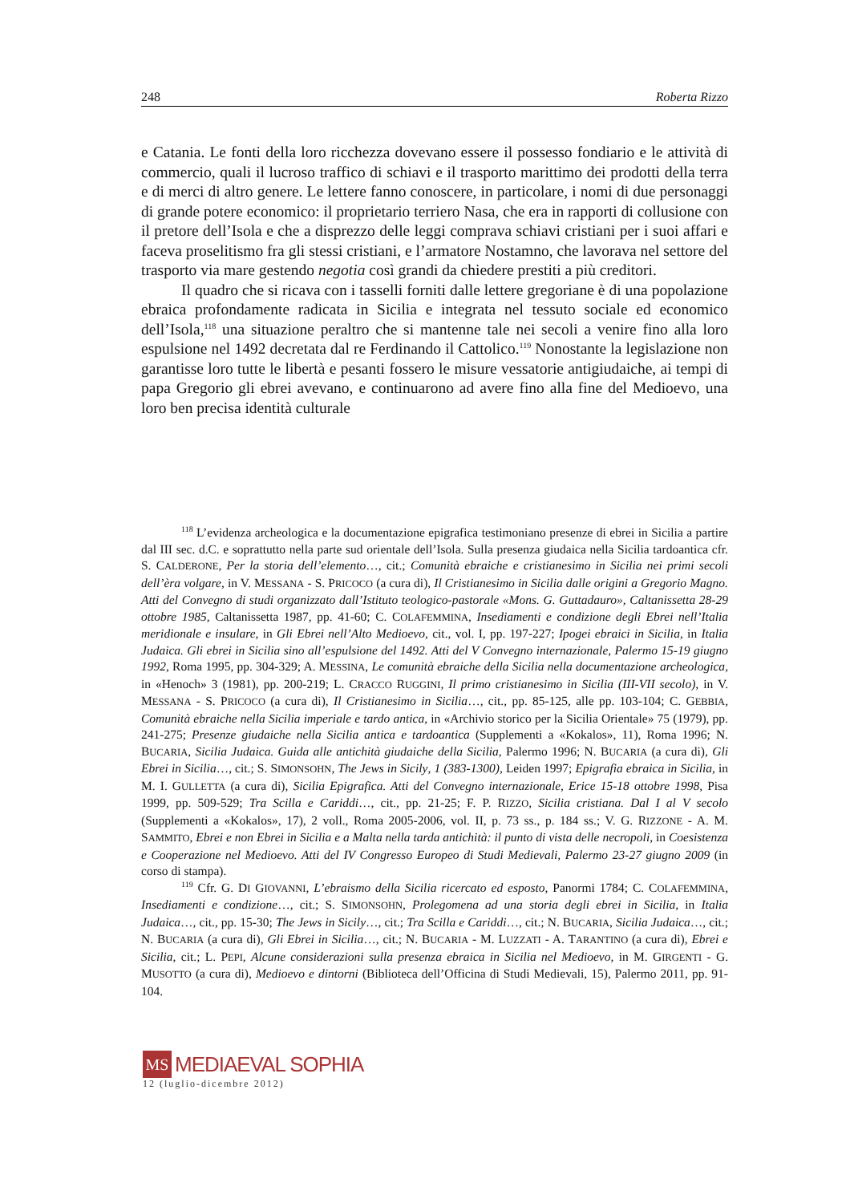248 Roberta Rizzo
e Catania. Le fonti della loro ricchezza dovevano essere il possesso fondiario e le attività di commercio, quali il lucroso traffico di schiavi e il trasporto marittimo dei prodotti della terra e di merci di altro genere. Le lettere fanno conoscere, in particolare, i nomi di due personaggi di grande potere economico: il proprietario terriero Nasa, che era in rapporti di collusione con il pretore dell’Isola e che a disprezzo delle leggi comprava schiavi cristiani per i suoi affari e faceva proselitismo fra gli stessi cristiani, e l’armatore Nostamno, che lavorava nel settore del trasporto via mare gestendo negotia così grandi da chiedere prestiti a più creditori.
Il quadro che si ricava con i tasselli forniti dalle lettere gregoriane è di una popolazione ebraica profondamente radicata in Sicilia e integrata nel tessuto sociale ed economico dell’Isola,<sup>118</sup> una situazione peraltro che si mantenne tale nei secoli a venire fino alla loro espulsione nel 1492 decretata dal re Ferdinando il Cattolico.<sup>119</sup> Nonostante la legislazione non garantisse loro tutte le libertà e pesanti fossero le misure vessatorie antigiudaiche, ai tempi di papa Gregorio gli ebrei avevano, e continuarono ad avere fino alla fine del Medioevo, una loro ben precisa identità culturale
<sup>118</sup> L’evidenza archeologica e la documentazione epigrafica testimoniano presenze di ebrei in Sicilia a partire dal III sec. d.C. e soprattutto nella parte sud orientale dell’Isola. Sulla presenza giudaica nella Sicilia tardoantica cfr. S. CALDERONE, Per la storia dell’elemento…, cit.; Comunità ebraiche e cristianesimo in Sicilia nei primi secoli dell’èra volgare, in V. MESSANA - S. PRICOCO (a cura di), Il Cristianesimo in Sicilia dalle origini a Gregorio Magno. Atti del Convegno di studi organizzato dall’Istituto teologico-pastorale «Mons. G. Guttadauro», Caltanissetta 28-29 ottobre 1985, Caltanissetta 1987, pp. 41-60; C. COLAFEMMINA, Insediamenti e condizione degli Ebrei nell’Italia meridionale e insulare, in Gli Ebrei nell’Alto Medioevo, cit., vol. I, pp. 197-227; Ipogei ebraici in Sicilia, in Italia Judaica. Gli ebrei in Sicilia sino all’espulsione del 1492. Atti del V Convegno internazionale, Palermo 15-19 giugno 1992, Roma 1995, pp. 304-329; A. MESSINA, Le comunità ebraiche della Sicilia nella documentazione archeologica, in «Henoch» 3 (1981), pp. 200-219; L. CRACCO RUGGINI, Il primo cristianesimo in Sicilia (III-VII secolo), in V. MESSANA - S. PRICOCO (a cura di), Il Cristianesimo in Sicilia…, cit., pp. 85-125, alle pp. 103-104; C. GEBBIA, Comunità ebraiche nella Sicilia imperiale e tardo antica, in «Archivio storico per la Sicilia Orientale» 75 (1979), pp. 241-275; Presenze giudaiche nella Sicilia antica e tardoantica (Supplementi a «Kokalos», 11), Roma 1996; N. BUCARIA, Sicilia Judaica. Guida alle antichità giudaiche della Sicilia, Palermo 1996; N. BUCARIA (a cura di), Gli Ebrei in Sicilia…, cit.; S. SIMONSOHN, The Jews in Sicily, 1 (383-1300), Leiden 1997; Epigrafia ebraica in Sicilia, in M. I. GULLETTA (a cura di), Sicilia Epigrafica. Atti del Convegno internazionale, Erice 15-18 ottobre 1998, Pisa 1999, pp. 509-529; Tra Scilla e Cariddi…, cit., pp. 21-25; F. P. RIZZO, Sicilia cristiana. Dal I al V secolo (Supplementi a «Kokalos», 17), 2 voll., Roma 2005-2006, vol. II, p. 73 ss., p. 184 ss.; V. G. RIZZONE - A. M. SAMMITO, Ebrei e non Ebrei in Sicilia e a Malta nella tarda antichità: il punto di vista delle necropoli, in Coesistenza e Cooperazione nel Medioevo. Atti del IV Congresso Europeo di Studi Medievali, Palermo 23-27 giugno 2009 (in corso di stampa).
<sup>119</sup> Cfr. G. DI GIOVANNI, L’ebraismo della Sicilia ricercato ed esposto, Panormi 1784; C. COLAFEMMINA, Insediamenti e condizione…, cit.; S. SIMONSOHN, Prolegomena ad una storia degli ebrei in Sicilia, in Italia Judaica…, cit., pp. 15-30; The Jews in Sicily…, cit.; Tra Scilla e Cariddi…, cit.; N. BUCARIA, Sicilia Judaica…, cit.; N. BUCARIA (a cura di), Gli Ebrei in Sicilia…, cit.; N. BUCARIA - M. LUZZATI - A. TARANTINO (a cura di), Ebrei e Sicilia, cit.; L. PEPI, Alcune considerazioni sulla presenza ebraica in Sicilia nel Medioevo, in M. GIRGENTI - G. MUSOTTO (a cura di), Medioevo e dintorni (Biblioteca dell’Officina di Studi Medievali, 15), Palermo 2011, pp. 91-104.
MS MEDIAEVAL SOPHIA
12 (luglio-dicembre 2012)